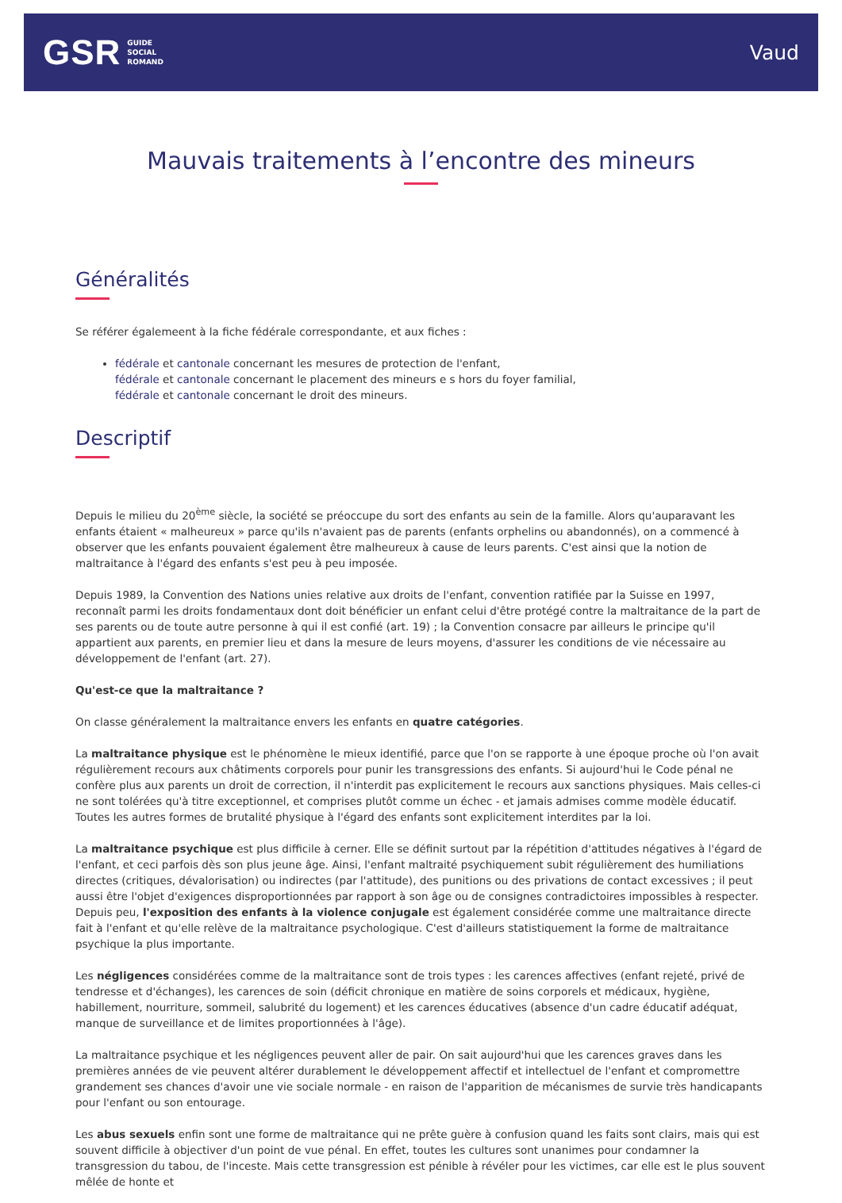GSR GUIDE
SOCIAL
ROMAND
Vaud
Mauvais traitements à l’encontre des mineurs
Généralités
Se référer égalemeent à la fiche fédérale correspondante, et aux fiches :
fédérale et cantonale concernant les mesures de protection de l'enfant,
fédérale et cantonale concernant le placement des mineurs e s hors du foyer familial,
fédérale et cantonale concernant le droit des mineurs.
Descriptif
Depuis le milieu du 20<sup>ème</sup> siècle, la société se préoccupe du sort des enfants au sein de la famille. Alors qu'auparavant les enfants étaient « malheureux » parce qu'ils n'avaient pas de parents (enfants orphelins ou abandonnés), on a commencé à observer que les enfants pouvaient également être malheureux à cause de leurs parents. C'est ainsi que la notion de maltraitance à l'égard des enfants s'est peu à peu imposée.
Depuis 1989, la Convention des Nations unies relative aux droits de l'enfant, convention ratifiée par la Suisse en 1997, reconnaît parmi les droits fondamentaux dont doit bénéficier un enfant celui d'être protégé contre la maltraitance de la part de ses parents ou de toute autre personne à qui il est confié (art. 19) ; la Convention consacre par ailleurs le principe qu'il appartient aux parents, en premier lieu et dans la mesure de leurs moyens, d'assurer les conditions de vie nécessaire au développement de l'enfant (art. 27).
Qu'est-ce que la maltraitance ?
On classe généralement la maltraitance envers les enfants en quatre catégories.
La maltraitance physique est le phénomène le mieux identifié, parce que l'on se rapporte à une époque proche où l'on avait régulièrement recours aux châtiments corporels pour punir les transgressions des enfants. Si aujourd'hui le Code pénal ne confère plus aux parents un droit de correction, il n'interdit pas explicitement le recours aux sanctions physiques. Mais celles-ci ne sont tolérées qu'à titre exceptionnel, et comprises plutôt comme un échec - et jamais admises comme modèle éducatif. Toutes les autres formes de brutalité physique à l'égard des enfants sont explicitement interdites par la loi.
La maltraitance psychique est plus difficile à cerner. Elle se définit surtout par la répétition d'attitudes négatives à l'égard de l'enfant, et ceci parfois dès son plus jeune âge. Ainsi, l'enfant maltraité psychiquement subit régulièrement des humiliations directes (critiques, dévalorisation) ou indirectes (par l'attitude), des punitions ou des privations de contact excessives ; il peut aussi être l'objet d'exigences disproportionnées par rapport à son âge ou de consignes contradictoires impossibles à respecter. Depuis peu, l'exposition des enfants à la violence conjugale est également considérée comme une maltraitance directe fait à l'enfant et qu'elle relève de la maltraitance psychologique. C'est d'ailleurs statistiquement la forme de maltraitance psychique la plus importante.
Les négligences considérées comme de la maltraitance sont de trois types : les carences affectives (enfant rejeté, privé de tendresse et d'échanges), les carences de soin (déficit chronique en matière de soins corporels et médicaux, hygiène, habillement, nourriture, sommeil, salubrité du logement) et les carences éducatives (absence d'un cadre éducatif adéquat, manque de surveillance et de limites proportionnées à l'âge).
La maltraitance psychique et les négligences peuvent aller de pair. On sait aujourd'hui que les carences graves dans les premières années de vie peuvent altérer durablement le développement affectif et intellectuel de l'enfant et compromettre grandement ses chances d'avoir une vie sociale normale - en raison de l'apparition de mécanismes de survie très handicapants pour l'enfant ou son entourage.
Les abus sexuels enfin sont une forme de maltraitance qui ne prête guère à confusion quand les faits sont clairs, mais qui est souvent difficile à objectiver d'un point de vue pénal. En effet, toutes les cultures sont unanimes pour condamner la transgression du tabou, de l'inceste. Mais cette transgression est pénible à révéler pour les victimes, car elle est le plus souvent mêlée de honte et